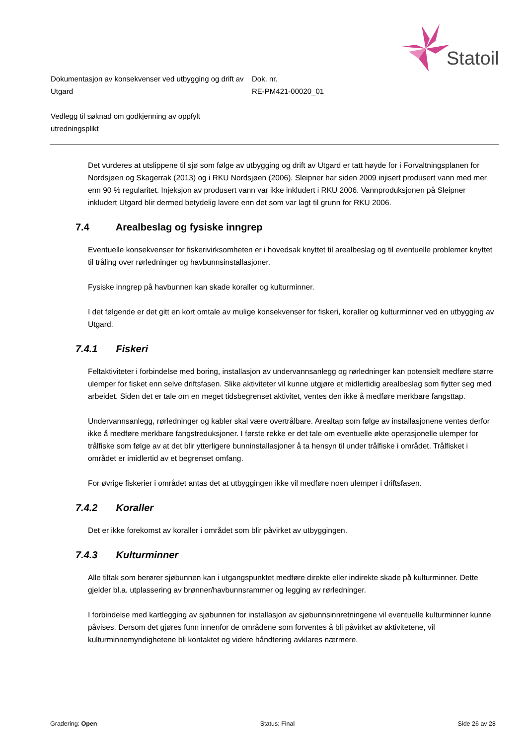Statoil
Dokumentasjon av konsekvenser ved utbygging og drift av Utgard
Dok. nr.
RE-PM421-00020_01
Vedlegg til søknad om godkjenning av oppfylt utredningsplikt
Det vurderes at utslippene til sjø som følge av utbygging og drift av Utgard er tatt høyde for i Forvaltningsplanen for Nordsjøen og Skagerrak (2013) og i RKU Nordsjøen (2006). Sleipner har siden 2009 injisert produsert vann med mer enn 90 % regularitet. Injeksjon av produsert vann var ikke inkludert i RKU 2006. Vannproduksjonen på Sleipner inkludert Utgard blir dermed betydelig lavere enn det som var lagt til grunn for RKU 2006.
7.4 Arealbeslag og fysiske inngrep
Eventuelle konsekvenser for fiskerivirksomheten er i hovedsak knyttet til arealbeslag og til eventuelle problemer knyttet til tråling over rørledninger og havbunnsinstallasjoner.
Fysiske inngrep på havbunnen kan skade koraller og kulturminner.
I det følgende er det gitt en kort omtale av mulige konsekvenser for fiskeri, koraller og kulturminner ved en utbygging av Utgard.
7.4.1 Fiskeri
Feltaktiviteter i forbindelse med boring, installasjon av undervannsanlegg og rørledninger kan potensielt medføre større ulemper for fisket enn selve driftsfasen. Slike aktiviteter vil kunne utgjøre et midlertidig arealbeslag som flytter seg med arbeidet. Siden det er tale om en meget tidsbegrenset aktivitet, ventes den ikke å medføre merkbare fangsttap.
Undervannsanlegg, rørledninger og kabler skal være overtrålbare. Arealtap som følge av installasjonene ventes derfor ikke å medføre merkbare fangstreduksjoner. I første rekke er det tale om eventuelle økte operasjonelle ulemper for trålfiske som følge av at det blir ytterligere bunninstallasjoner å ta hensyn til under trålfiske i området. Trålfisket i området er imidlertid av et begrenset omfang.
For øvrige fiskerier i området antas det at utbyggingen ikke vil medføre noen ulemper i driftsfasen.
7.4.2 Koraller
Det er ikke forekomst av koraller i området som blir påvirket av utbyggingen.
7.4.3 Kulturminner
Alle tiltak som berører sjøbunnen kan i utgangspunktet medføre direkte eller indirekte skade på kulturminner. Dette gjelder bl.a. utplassering av brønner/havbunnsrammer og legging av rørledninger.
I forbindelse med kartlegging av sjøbunnen for installasjon av sjøbunnsinnretningene vil eventuelle kulturminner kunne påvises. Dersom det gjøres funn innenfor de områdene som forventes å bli påvirket av aktivitetene, vil kulturminnemyndighetene bli kontaktet og videre håndtering avklares nærmere.
Gradering: Open Status: Final Side 26 av 28